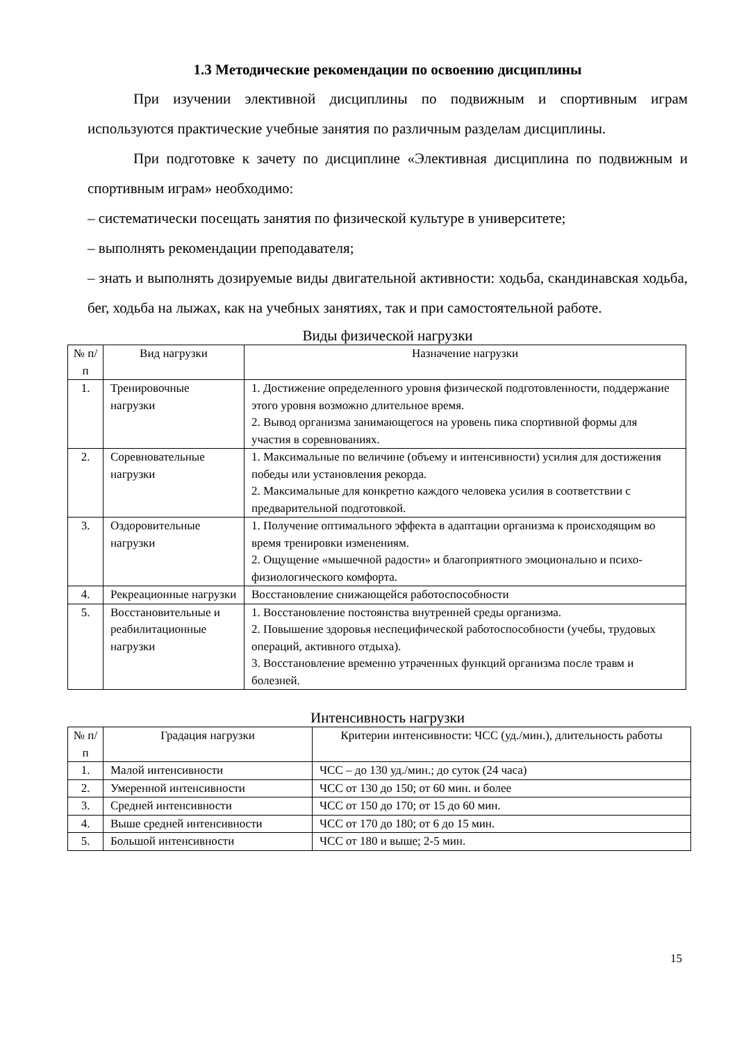1.3 Методические рекомендации по освоению дисциплины
При изучении элективной дисциплины по подвижным и спортивным играм используются практические учебные занятия по различным разделам дисциплины.
При подготовке к зачету по дисциплине «Элективная дисциплина по подвижным и спортивным играм» необходимо:
– систематически посещать занятия по физической культуре в университете;
– выполнять рекомендации преподавателя;
– знать и выполнять дозируемые виды двигательной активности: ходьба, скандинавская ходьба, бег, ходьба на лыжах, как на учебных занятиях, так и при самостоятельной работе.
Виды физической нагрузки
| № п/п | Вид нагрузки | Назначение нагрузки |
| --- | --- | --- |
| 1. | Тренировочные нагрузки | 1. Достижение определенного уровня физической подготовленности, поддержание этого уровня возможно длительное время. 2. Вывод организма занимающегося на уровень пика спортивной формы для участия в соревнованиях. |
| 2. | Соревновательные нагрузки | 1. Максимальные по величине (объему и интенсивности) усилия для достижения победы или установления рекорда. 2. Максимальные для конкретно каждого человека усилия в соответствии с предварительной подготовкой. |
| 3. | Оздоровительные нагрузки | 1. Получение оптимального эффекта в адаптации организма к происходящим во время тренировки изменениям. 2. Ощущение «мышечной радости» и благоприятного эмоционально и психо-физиологического комфорта. |
| 4. | Рекреационные нагрузки | Восстановление снижающейся работоспособности |
| 5. | Восстановительные и реабилитационные нагрузки | 1. Восстановление постоянства внутренней среды организма. 2. Повышение здоровья неспецифической работоспособности (учебы, трудовых операций, активного отдыха). 3. Восстановление временно утраченных функций организма после травм и болезней. |
Интенсивность нагрузки
| № п/п | Градация нагрузки | Критерии интенсивности: ЧСС (уд./мин.), длительность работы |
| --- | --- | --- |
| 1. | Малой интенсивности | ЧСС – до 130 уд./мин.; до суток (24 часа) |
| 2. | Умеренной интенсивности | ЧСС от 130 до 150; от 60 мин. и более |
| 3. | Средней интенсивности | ЧСС от 150 до 170; от 15 до 60 мин. |
| 4. | Выше средней интенсивности | ЧСС от 170 до 180; от 6 до 15 мин. |
| 5. | Большой интенсивности | ЧСС от 180 и выше; 2-5 мин. |
15